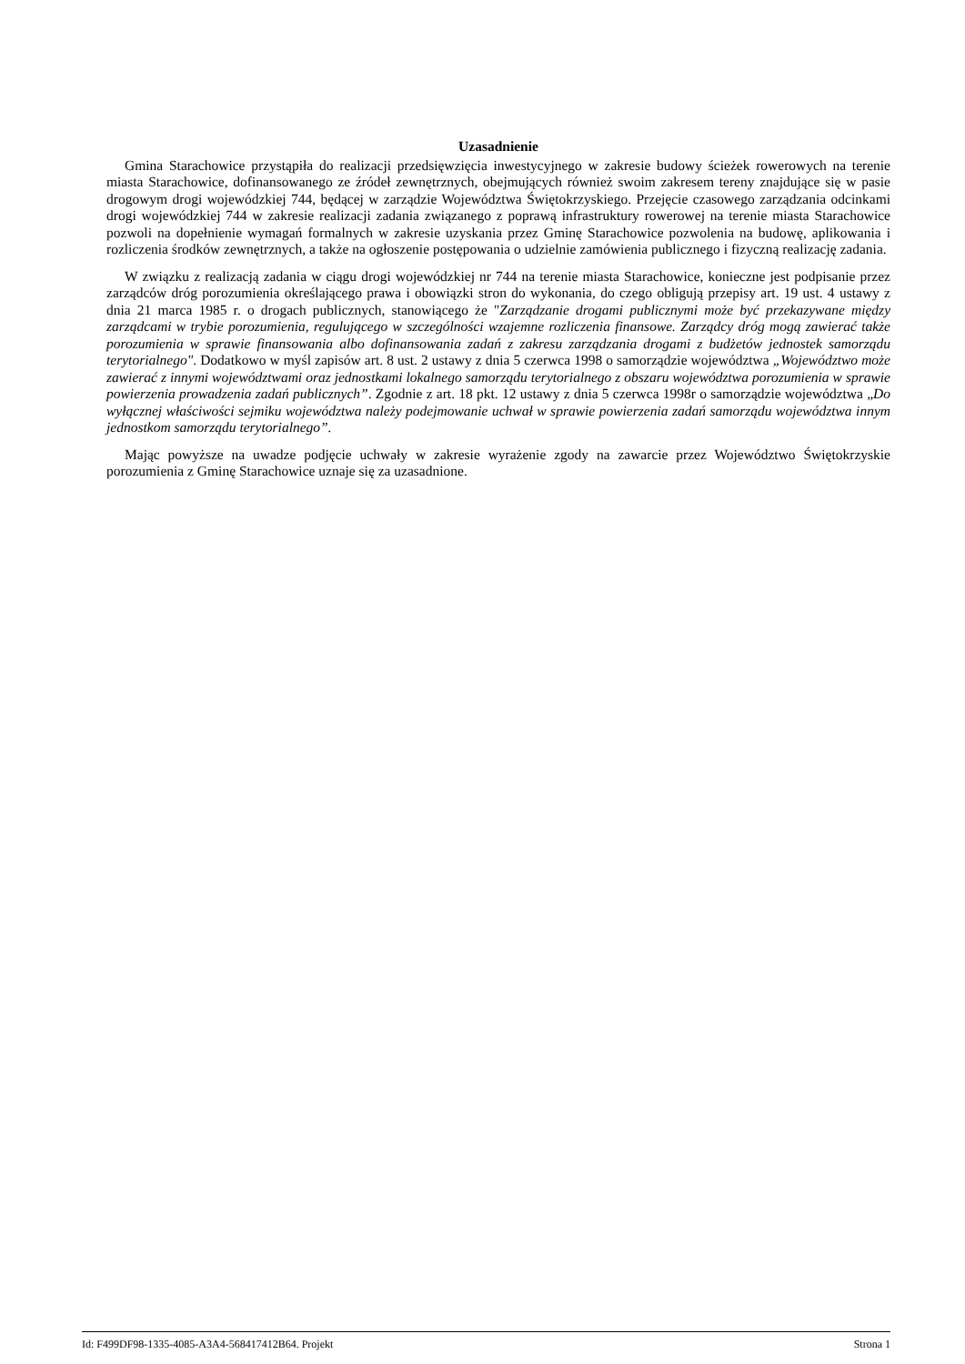Uzasadnienie
Gmina Starachowice przystąpiła do realizacji przedsięwzięcia inwestycyjnego w zakresie budowy ścieżek rowerowych na terenie miasta Starachowice, dofinansowanego ze źródeł zewnętrznych, obejmujących również swoim zakresem tereny znajdujące się w pasie drogowym drogi wojewódzkiej 744, będącej w zarządzie Województwa Świętokrzyskiego. Przejęcie czasowego zarządzania odcinkami drogi wojewódzkiej 744 w zakresie realizacji zadania związanego z poprawą infrastruktury rowerowej na terenie miasta Starachowice pozwoli na dopełnienie wymagań formalnych w zakresie uzyskania przez Gminę Starachowice pozwolenia na budowę, aplikowania i rozliczenia środków zewnętrznych, a także na ogłoszenie postępowania o udzielnie zamówienia publicznego i fizyczną realizację zadania.
W związku z realizacją zadania w ciągu drogi wojewódzkiej nr 744 na terenie miasta Starachowice, konieczne jest podpisanie przez zarządców dróg porozumienia określającego prawa i obowiązki stron do wykonania, do czego obligują przepisy art. 19 ust. 4 ustawy z dnia 21 marca 1985 r. o drogach publicznych, stanowiącego że "Zarządzanie drogami publicznymi może być przekazywane między zarządcami w trybie porozumienia, regulującego w szczególności wzajemne rozliczenia finansowe. Zarządcy dróg mogą zawierać także porozumienia w sprawie finansowania albo dofinansowania zadań z zakresu zarządzania drogami z budżetów jednostek samorządu terytorialnego". Dodatkowo w myśl zapisów art. 8 ust. 2 ustawy z dnia 5 czerwca 1998 o samorządzie województwa „Województwo może zawierać z innymi województwami oraz jednostkami lokalnego samorządu terytorialnego z obszaru województwa porozumienia w sprawie powierzenia prowadzenia zadań publicznych”. Zgodnie z art. 18 pkt. 12 ustawy z dnia 5 czerwca 1998r o samorządzie województwa „Do wyłącznej właściwości sejmiku województwa należy podejmowanie uchwał w sprawie powierzenia zadań samorządu województwa innym jednostkom samorządu terytorialnego”.
Mając powyższe na uwadze podjęcie uchwały w zakresie wyrażenie zgody na zawarcie przez Województwo Świętokrzyskie porozumienia z Gminę Starachowice uznaje się za uzasadnione.
Id: F499DF98-1335-4085-A3A4-568417412B64. Projekt Strona 1